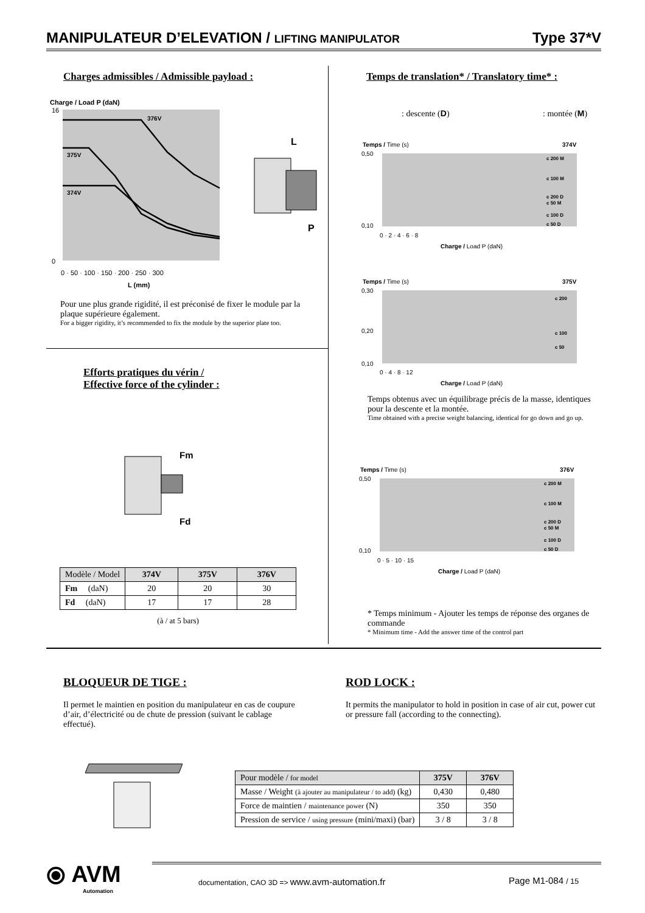MANIPULATEUR D’ELEVATION / LIFTING MANIPULATOR Type 37*V
Charges admissibles / Admissible payload :
Charge / Load P (daN)
376V
375V
374V
16
0
0 · 50 · 100 · 150 · 200 · 250 · 300
L (mm)
L
P
Pour une plus grande rigidité, il est préconisé de fixer le module par la plaque supérieure également.
For a bigger rigidity, it’s recommended to fix the module by the superior plate too.
Efforts pratiques du vérin /
Effective force of the cylinder :
Fm
Fd
| Modèle / Model | 374V | 375V | 376V |
| Fm (daN) | 20 | 20 | 30 |
| Fd (daN) | 17 | 17 | 28 |
(à / at 5 bars)
Temps de translation* / Translatory time* :
: descente (D) : montée (M)
Temps / Time (s)
374V
c 200 M
c 100 M
c 200 D
c 50 M
c 100 D
c 50 D
0,50
0,10
0 · 2 · 4 · 6 · 8
Charge / Load P (daN)
Temps / Time (s)
375V
c 200
c 100
c 50
0,30
0,20
0,10
0 · 4 · 8 · 12
Charge / Load P (daN)
Temps obtenus avec un équilibrage précis de la masse, identiques pour la descente et la montée.
Time obtained with a precise weight balancing, identical for go down and go up.
Temps / Time (s)
376V
c 200 M
c 100 M
c 200 D
c 50 M
c 100 D
c 50 D
0,50
0,10
0 · 5 · 10 · 15
Charge / Load P (daN)
* Temps minimum - Ajouter les temps de réponse des organes de commande
* Minimum time - Add the answer time of the control part
BLOQUEUR DE TIGE :
Il permet le maintien en position du manipulateur en cas de coupure d’air, d’électricité ou de chute de pression (suivant le cablage effectué).
ROD LOCK :
It permits the manipulator to hold in position in case of air cut, power cut or pressure fall (according to the connecting).
| Pour modèle / for model | 375V | 376V |
| Masse / Weight (à ajouter au manipulateur / to add) (kg) | 0,430 | 0,480 |
| Force de maintien / maintenance power (N) | 350 | 350 |
| Pression de service / using pressure (mini/maxi) (bar) | 3 / 8 | 3 / 8 |
⦿ AVM
Automation
documentation, CAO 3D => www.avm-automation.fr
Page M1-084 / 15